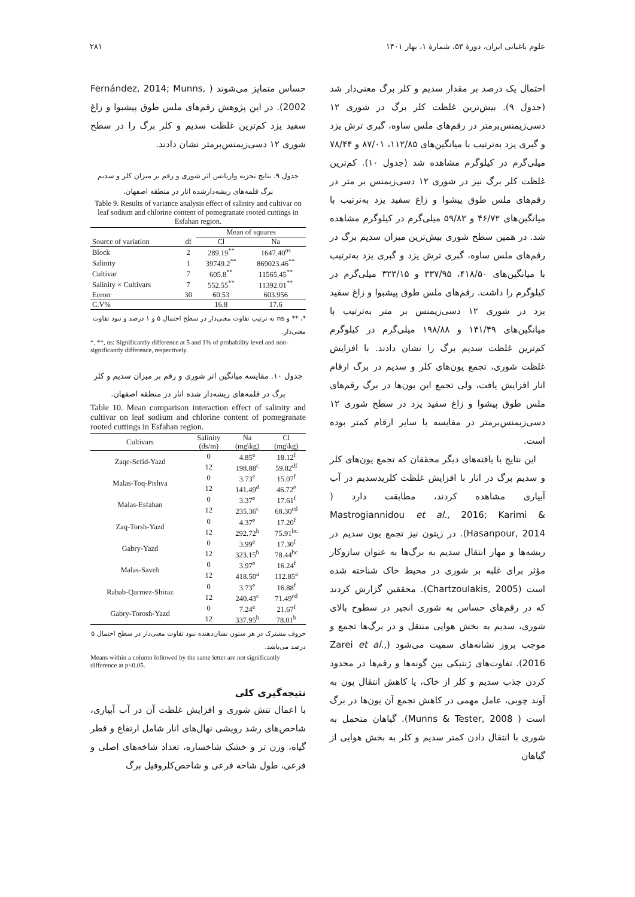۲۸۱ علوم باغبانی ایران، دورهٔ ۵۳، شمارهٔ ۱، بهار ۱۴۰۱
احتمال یک درصد بر مقدار سدیم و کلر برگ معنی‌دار شد (جدول ۹). بیش‌ترین غلظت کلر برگ در شوری ۱۲ دسی‌زیمنس‌برمتر در رقم‌های ملس ساوه، گبری ترش یزد و گبری یزد به‌ترتیب با میانگین‌های ۱۱۲/۸۵، ۸۷/۰۱ و ۷۸/۴۴ میلی‌گرم در کیلوگرم مشاهده شد (جدول ۱۰). کم‌ترین غلظت کلر برگ نیز در شوری ۱۲ دسی‌زیمنس بر متر در رقم‌های ملس طوق پیشوا و زاغ سفید یزد به‌ترتیب با میانگین‌های ۴۶/۷۲ و ۵۹/۸۲ میلی‌گرم در کیلوگرم مشاهده شد. در همین سطح شوری بیش‌ترین میزان سدیم برگ در رقم‌های ملس ساوه، گبری ترش یزد و گبری یزد به‌ترتیب با میانگین‌های ۴۱۸/۵۰، ۳۳۷/۹۵ و ۳۲۳/۱۵ میلی‌گرم در کیلوگرم را داشت. رقم‌های ملس طوق پیشبوا و زاغ سفید یزد در شوری ۱۲ دسی‌زیمنس بر متر به‌ترتیب با میانگین‌های ۱۴۱/۴۹ و ۱۹۸/۸۸ میلی‌گرم در کیلوگرم کم‌ترین غلظت سدیم برگ را نشان دادند. با افزایش غلظت شوری، تجمع یون‌های کلر و سدیم در برگ ارقام انار افزایش یافت، ولی تجمع این یون‌ها در برگ رقم‌های ملس طوق پیشوا و زاغ سفید یزد در سطح شوری ۱۲ دسی‌زیمنس‌برمتر در مقایسه با سایر ارقام کمتر بوده است.
این نتایج با یافته‌های دیگر محققان که تجمع یون‌های کلر و سدیم برگ در انار با افزایش غلظت کلریدسدیم در آب آبیاری مشاهده کردند، مطابقت دارد ( Mastrogiannidou et al., 2016; Karimi & Hasanpour, 2014). در زیتون نیز تجمع یون سدیم در ریشه‌ها و مهار انتقال سدیم به برگ‌ها به عنوان سازوکار مؤثر برای غلبه بر شوری در محیط خاک شناخته شده است (Chartzoulakis, 2005). محققین گزارش کردند که در رقم‌های حساس به شوری انجیر در سطوح بالای شوری، سدیم به بخش هوایی منتقل و در برگ‌ها تجمع و موجب بروز نشانه‌های سمیت می‌شود (Zarei et al., 2016). تفاوت‌های ژنتیکی بین گونه‌ها و رقم‌ها در محدود کردن جذب سدیم و کلر از خاک، یا کاهش انتقال یون به آوند چوبی، عامل مهمی در کاهش تجمع آن یون‌ها در برگ است ( Munns & Tester, 2008). گیاهان متحمل به شوری با انتقال دادن کمتر سدیم و کلر به بخش هوایی از گیاهان
حساس متمایز می‌شوند ( Fernández, 2014; Munns, 2002). در این پژوهش رقم‌های ملس طوق پیشبوا و زاغ سفید یزد کم‌ترین غلظت سدیم و کلر برگ را در سطح شوری ۱۲ دسی‌زیمنس‌برمتر نشان دادند.
جدول ۹. نتایج تجزیه واریانس اثر شوری و رقم بر میزان کلر و سدیم برگ قلمه‌های ریشه‌دارشده انار در منطقه اصفهان.
Table 9. Results of variance analysis effect of salinity and cultivar on leaf sodium and chlorine content of pomegranate rooted cuttings in Esfahan region.
| | | Mean of squares | |
| --- | --- | --- | --- |
| Source of variation | df | Cl | Na |
| Block | 2 | 289.19<sup>**</sup> | 1647.40<sup>ns</sup> |
| Salinity | 1 | 39749.2<sup>**</sup> | 869023.46<sup>**</sup> |
| Cultivar | 7 | 605.8<sup>**</sup> | 11565.45<sup>**</sup> |
| Salinity × Cultivars | 7 | 552.55<sup>**</sup> | 11392.01<sup>**</sup> |
| Eerorr | 30 | 60.53 | 603.956 |
| C.V% | | 16.8 | 17.6 |
*، ** و ns به ترتیب تفاوت معنی‌دار در سطح احتمال ۵ و ۱ درصد و نبود تفاوت معنی‌دار.
*, **, ns: Significantly difference at 5 and 1% of probability level and non-significantly difference, respectively.
جدول ۱۰. مقایسه میانگین اثر شوری و رقم بر میزان سدیم و کلر برگ در قلمه‌های ریشه‌دار شده انار در منطقه اصفهان.
Table 10. Mean comparison interaction effect of salinity and cultivar on leaf sodium and chlorine content of pomegranate rooted cuttings in Esfahan region.
| Cultivars | Salinity | Na | Cl |
| --- | --- | --- | --- |
| | (ds/m) | (mg\kg) | (mg\kg) |
| Zaqe-Sefid-Yazd | 0 | 4.85<sup>e</sup> | 18.12<sup>f</sup> |
| | 12 | 198.88<sup>c</sup> | 59.82<sup>df</sup> |
| Malas-Toq-Pishva | 0 | 3.73<sup>e</sup> | 15.07<sup>f</sup> |
| | 12 | 141.49<sup>d</sup> | 46.72<sup>e</sup> |
| Malas-Esfahan | 0 | 3.37<sup>e</sup> | 17.61<sup>f</sup> |
| | 12 | 235.36<sup>c</sup> | 68.30<sup>cd</sup> |
| Zaq-Torsh-Yazd | 0 | 4.37<sup>e</sup> | 17.20<sup>f</sup> |
| | 12 | 292.72<sup>b</sup> | 75.91<sup>bc</sup> |
| Gabry-Yazd | 0 | 3.99<sup>e</sup> | 17.30<sup>f</sup> |
| | 12 | 323.15<sup>b</sup> | 78.44<sup>bc</sup> |
| Malas-Saveh | 0 | 3.97<sup>e</sup> | 16.24<sup>f</sup> |
| | 12 | 418.50<sup>a</sup> | 112.85<sup>a</sup> |
| Rabab-Qarmez-Shiraz | 0 | 3.73<sup>e</sup> | 16.88<sup>f</sup> |
| | 12 | 240.43<sup>c</sup> | 71.49<sup>cd</sup> |
| Gabry-Torosh-Yazd | 0 | 7.24<sup>e</sup> | 21.67<sup>f</sup> |
| | 12 | 337.95<sup>b</sup> | 78.01<sup>b</sup> |
حروف مشترک در هر ستون نشان‌دهنده نبود تفاوت معنی‌دار در سطح احتمال ۵ درصد می‌باشد.
Means within a column followed by the same letter are not significantly difference at p<0.05.
نتیجه‌گیری کلی
با اعمال تنش شوری و افزایش غلظت آن در آب آبیاری، شاخص‌های رشد رویشی نهال‌های انار شامل ارتفاع و قطر گیاه، وزن تر و خشک شاخساره، تعداد شاخه‌های اصلی و فرعی، طول شاخه فرعی و شاخص‌کلروفیل برگ